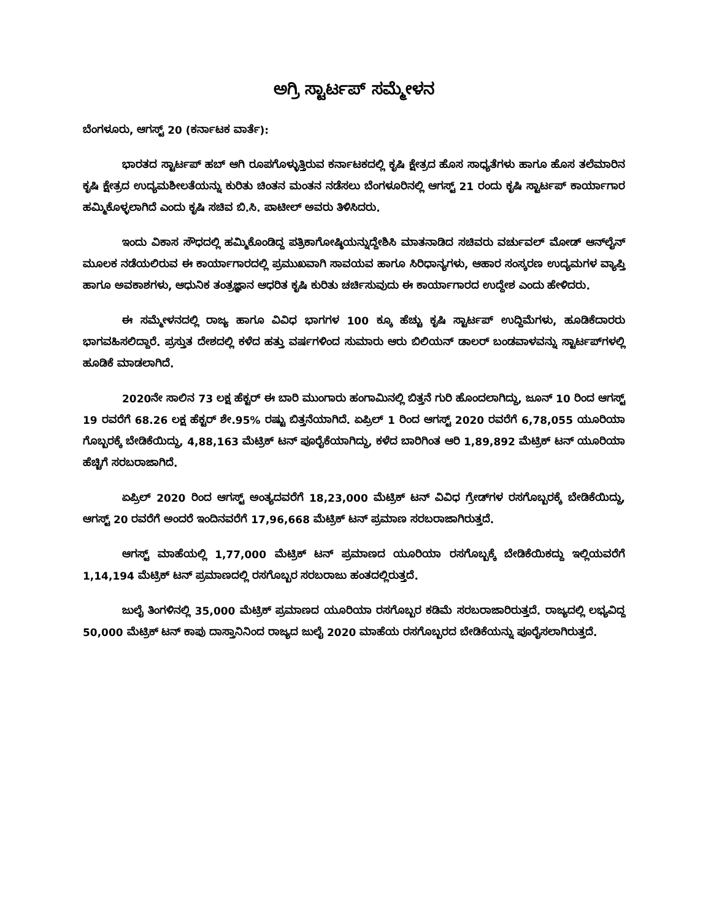ಅಗ್ರಿ ಸ್ಟಾರ್ಟಪ್ ಸಮ್ಮೇಳನ
ಬೆಂಗಳೂರು, ಆಗಸ್ಟ್ 20 (ಕರ್ನಾಟಕ ವಾರ್ತೆ):
ಭಾರತದ ಸ್ಟಾರ್ಟಪ್ ಹಬ್ ಆಗಿ ರೂಪಗೊಳ್ಳುತ್ತಿರುವ ಕರ್ನಾಟಕದಲ್ಲಿ ಕೃಷಿ ಕ್ಷೇತ್ರದ ಹೊಸ ಸಾಧ್ಯತೆಗಳು ಹಾಗೂ ಹೊಸ ತಲೆಮಾರಿನ ಕೃಷಿ ಕ್ಷೇತ್ರದ ಉದ್ಯಮಶೀಲತೆಯನ್ನು ಕುರಿತು ಚಿಂತನ ಮಂತನ ನಡೆಸಲು ಬೆಂಗಳೂರಿನಲ್ಲಿ ಆಗಸ್ಟ್ 21 ರಂದು ಕೃಷಿ ಸ್ಟಾರ್ಟಪ್ ಕಾರ್ಯಾಗಾರ ಹಮ್ಮಿಕೊಳ್ಳಲಾಗಿದೆ ಎಂದು ಕೃಷಿ ಸಚಿವ ಬಿ.ಸಿ. ಪಾಟೀಲ್ ಅವರು ತಿಳಿಸಿದರು.
ಇಂದು ವಿಕಾಸ ಸೌಧದಲ್ಲಿ ಹಮ್ಮಿಕೊಂಡಿದ್ದ ಪತ್ರಿಕಾಗೋಷ್ಠಿಯನ್ನುದ್ದೇಶಿಸಿ ಮಾತನಾಡಿದ ಸಚಿವರು ವರ್ಚುವಲ್ ಮೋಡ್ ಆನ್‌ಲೈನ್ ಮೂಲಕ ನಡೆಯಲಿರುವ ಈ ಕಾರ್ಯಾಗಾರದಲ್ಲಿ ಪ್ರಮುಖವಾಗಿ ಸಾವಯವ ಹಾಗೂ ಸಿರಿಧಾನ್ಯಗಳು, ಆಹಾರ ಸಂಸ್ಕರಣ ಉದ್ಯಮಗಳ ವ್ಯಾಪ್ತಿ ಹಾಗೂ ಅವಕಾಶಗಳು, ಆಧುನಿಕ ತಂತ್ರಜ್ಞಾನ ಆಧರಿತ ಕೃಷಿ ಕುರಿತು ಚರ್ಚಿಸುವುದು ಈ ಕಾರ್ಯಾಗಾರದ ಉದ್ದೇಶ ಎಂದು ಹೇಳಿದರು.
ಈ ಸಮ್ಮೇಳನದಲ್ಲಿ ರಾಜ್ಯ ಹಾಗೂ ವಿವಿಧ ಭಾಗಗಳ 100 ಕ್ಕೂ ಹೆಚ್ಚು ಕೃಷಿ ಸ್ಟಾರ್ಟಪ್ ಉದ್ದಿಮೆಗಳು, ಹೂಡಿಕೆದಾರರು ಭಾಗವಹಿಸಲಿದ್ದಾರೆ. ಪ್ರಸ್ತುತ ದೇಶದಲ್ಲಿ ಕಳೆದ ಹತ್ತು ವರ್ಷಗಳಿಂದ ಸುಮಾರು ಆರು ಬಿಲಿಯನ್ ಡಾಲರ್ ಬಂಡವಾಳವನ್ನು ಸ್ಟಾರ್ಟಪ್‌ಗಳಲ್ಲಿ ಹೂಡಿಕೆ ಮಾಡಲಾಗಿದೆ.
2020ನೇ ಸಾಲಿನ 73 ಲಕ್ಷ ಹೆಕ್ಟರ್ ಈ ಬಾರಿ ಮುಂಗಾರು ಹಂಗಾಮಿನಲ್ಲಿ ಬಿತ್ತನೆ ಗುರಿ ಹೊಂದಲಾಗಿದ್ದು, ಜೂನ್ 10 ರಿಂದ ಆಗಸ್ಟ್ 19 ರವರೆಗೆ 68.26 ಲಕ್ಷ ಹೆಕ್ಟರ್ ಶೇ.95% ರಷ್ಟು ಬಿತ್ತನೆಯಾಗಿದೆ. ಏಪ್ರಿಲ್ 1 ರಿಂದ ಆಗಸ್ಟ್ 2020 ರವರೆಗೆ 6,78,055 ಯೂರಿಯಾ ಗೊಬ್ಬರಕ್ಕೆ ಬೇಡಿಕೆಯಿದ್ದು, 4,88,163 ಮೆಟ್ರಿಕ್ ಟನ್ ಪೂರೈಕೆಯಾಗಿದ್ದು, ಕಳೆದ ಬಾರಿಗಿಂತ ಆರಿ 1,89,892 ಮೆಟ್ರಿಕ್ ಟನ್ ಯೂರಿಯಾ ಹೆಚ್ಚಿಗೆ ಸರಬರಾಜಾಗಿದೆ.
ಏಪ್ರಿಲ್ 2020 ರಿಂದ ಆಗಸ್ಟ್ ಅಂತ್ಯದವರೆಗೆ 18,23,000 ಮೆಟ್ರಿಕ್ ಟನ್ ವಿವಿಧ ಗ್ರೇಡ್‌ಗಳ ರಸಗೊಬ್ಬರಕ್ಕೆ ಬೇಡಿಕೆಯಿದ್ದು, ಆಗಸ್ಟ್ 20 ರವರೆಗೆ ಅಂದರೆ ಇಂದಿನವರೆಗೆ 17,96,668 ಮೆಟ್ರಿಕ್ ಟನ್ ಪ್ರಮಾಣ ಸರಬರಾಜಾಗಿರುತ್ತದೆ.
ಆಗಸ್ಟ್ ಮಾಹೆಯಲ್ಲಿ 1,77,000 ಮೆಟ್ರಿಕ್ ಟನ್ ಪ್ರಮಾಣದ ಯೂರಿಯಾ ರಸಗೊಬ್ಬಕ್ಕೆ ಬೇಡಿಕೆಯಿಕದ್ದು ಇಲ್ಲಿಯವರೆಗೆ 1,14,194 ಮೆಟ್ರಿಕ್ ಟನ್ ಪ್ರಮಾಣದಲ್ಲಿ ರಸಗೊಬ್ಬರ ಸರಬರಾಜು ಹಂತದಲ್ಲಿರುತ್ತದೆ.
ಜುಲೈ ತಿಂಗಳಿನಲ್ಲಿ 35,000 ಮೆಟ್ರಿಕ್ ಪ್ರಮಾಣದ ಯೂರಿಯಾ ರಸಗೊಬ್ಬರ ಕಡಿಮೆ ಸರಬರಾಜಾರಿರುತ್ತದೆ. ರಾಜ್ಯದಲ್ಲಿ ಲಭ್ಯವಿದ್ದ 50,000 ಮೆಟ್ರಿಕ್ ಟನ್ ಕಾಪು ದಾಸ್ತಾನಿನಿಂದ ರಾಜ್ಯದ ಜುಲೈ 2020 ಮಾಹೆಯ ರಸಗೊಬ್ಬರದ ಬೇಡಿಕೆಯನ್ನು ಪೂರೈಸಲಾಗಿರುತ್ತದೆ.